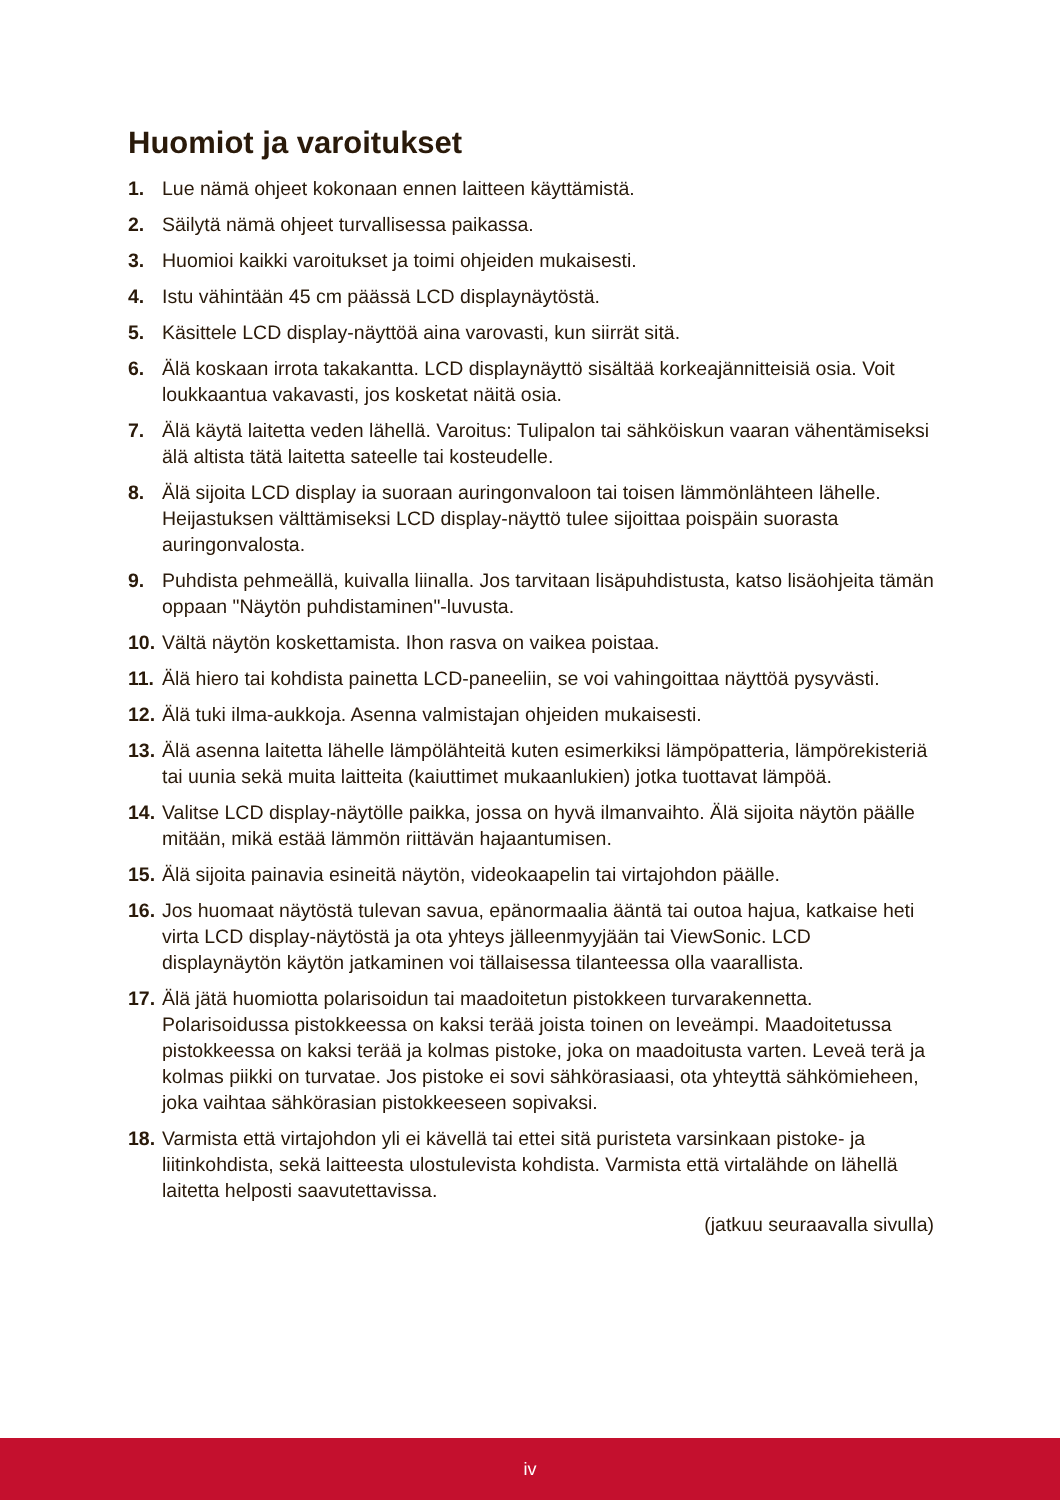Huomiot ja varoitukset
1. Lue nämä ohjeet kokonaan ennen laitteen käyttämistä.
2. Säilytä nämä ohjeet turvallisessa paikassa.
3. Huomioi kaikki varoitukset ja toimi ohjeiden mukaisesti.
4. Istu vähintään 45 cm päässä LCD displaynäytöstä.
5. Käsittele LCD display-näyttöä aina varovasti, kun siirrät sitä.
6. Älä koskaan irrota takakantta. LCD displaynäyttö sisältää korkeajännitteisiä osia. Voit loukkaantua vakavasti, jos kosketat näitä osia.
7. Älä käytä laitetta veden lähellä. Varoitus: Tulipalon tai sähköiskun vaaran vähentämiseksi älä altista tätä laitetta sateelle tai kosteudelle.
8. Älä sijoita LCD display ia suoraan auringonvaloon tai toisen lämmönlähteen lähelle. Heijastuksen välttämiseksi LCD display-näyttö tulee sijoittaa poispäin suorasta auringonvalosta.
9. Puhdista pehmeällä, kuivalla liinalla. Jos tarvitaan lisäpuhdistusta, katso lisäohjeita tämän oppaan "Näytön puhdistaminen"-luvusta.
10. Vältä näytön koskettamista. Ihon rasva on vaikea poistaa.
11. Älä hiero tai kohdista painetta LCD-paneeliin, se voi vahingoittaa näyttöä pysyvästi.
12. Älä tuki ilma-aukkoja. Asenna valmistajan ohjeiden mukaisesti.
13. Älä asenna laitetta lähelle lämpölähteitä kuten esimerkiksi lämpöpatteria, lämpörekisteriä tai uunia sekä muita laitteita (kaiuttimet mukaanlukien) jotka tuottavat lämpöä.
14. Valitse LCD display-näytölle paikka, jossa on hyvä ilmanvaihto. Älä sijoita näytön päälle mitään, mikä estää lämmön riittävän hajaantumisen.
15. Älä sijoita painavia esineitä näytön, videokaapelin tai virtajohdon päälle.
16. Jos huomaat näytöstä tulevan savua, epänormaalia ääntä tai outoa hajua, katkaise heti virta LCD display-näytöstä ja ota yhteys jälleenmyyjään tai ViewSonic. LCD displaynäytön käytön jatkaminen voi tällaisessa tilanteessa olla vaarallista.
17. Älä jätä huomiotta polarisoidun tai maadoitetun pistokkeen turvarakennetta. Polarisoidussa pistokkeessa on kaksi terää joista toinen on leveämpi. Maadoitetussa pistokkeessa on kaksi terää ja kolmas pistoke, joka on maadoitusta varten. Leveä terä ja kolmas piikki on turvatae. Jos pistoke ei sovi sähkörasiaasi, ota yhteyttä sähkömieheen, joka vaihtaa sähkörasian pistokkeeseen sopivaksi.
18. Varmista että virtajohdon yli ei kävellä tai ettei sitä puristeta varsinkaan pistoke- ja liitinkohdista, sekä laitteesta ulostulevista kohdista. Varmista että virtalähde on lähellä laitetta helposti saavutettavissa.
(jatkuu seuraavalla sivulla)
iv